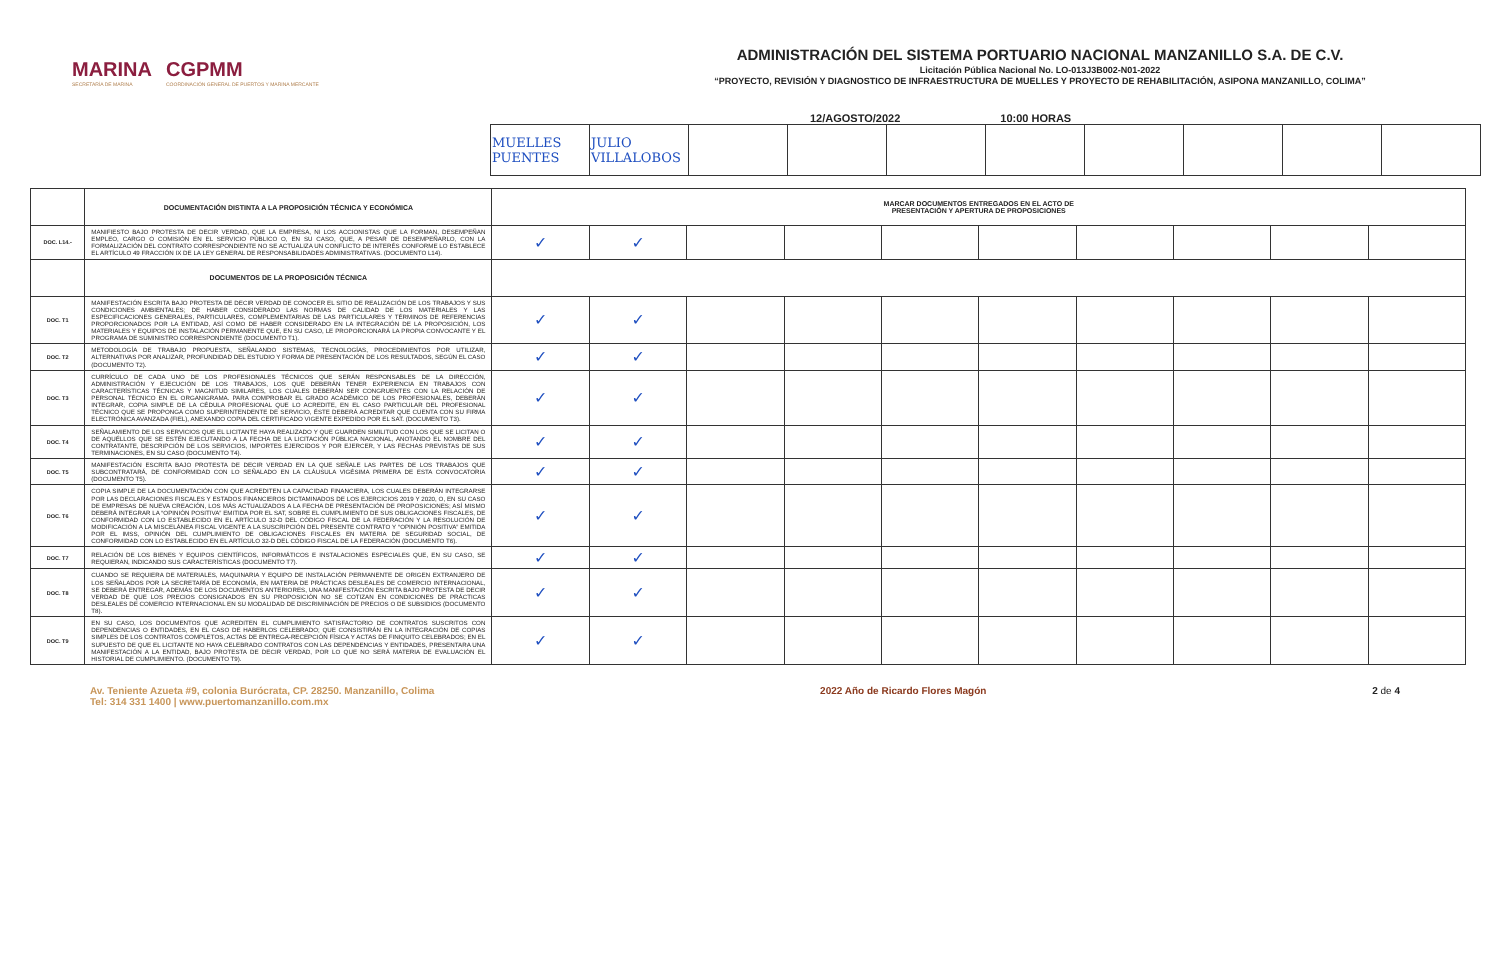MARINA
SECRETARÍA DE MARINA
CGPMM
COORDINACIÓN GENERAL DE PUERTOS Y MARINA MERCANTE
ADMINISTRACIÓN DEL SISTEMA PORTUARIO NACIONAL MANZANILLO S.A. DE C.V.
Licitación Pública Nacional No. LO-013J3B002-N01-2022
“PROYECTO, REVISIÓN Y DIAGNOSTICO DE INFRAESTRUCTURA DE MUELLES Y PROYECTO DE REHABILITACIÓN, ASIPONA MANZANILLO, COLIMA”
12/AGOSTO/2022 10:00 HORAS
| MUELLES PUENTES | JULIO VILLALOBOS | | | | | | | | |
| | DOCUMENTACIÓN DISTINTA A LA PROPOSICIÓN TÉCNICA Y ECONÓMICA | MARCAR DOCUMENTOS ENTREGADOS EN EL ACTO DE PRESENTACIÓN Y APERTURA DE PROPOSICIONES | | | | | | | | | |
| --- | --- | --- | --- | --- | --- | --- | --- | --- | --- | --- | --- |
| DOC. L14.- | MANIFIESTO BAJO PROTESTA DE DECIR VERDAD, QUE LA EMPRESA, NI LOS ACCIONISTAS QUE LA FORMAN, DESEMPEÑAN EMPLEO, CARGO O COMISIÓN EN EL SERVICIO PÚBLICO O, EN SU CASO, QUE, A PESAR DE DESEMPEÑARLO, CON LA FORMALIZACIÓN DEL CONTRATO CORRESPONDIENTE NO SE ACTUALIZA UN CONFLICTO DE INTERÉS CONFORME LO ESTABLECE EL ARTÍCULO 49 FRACCIÓN IX DE LA LEY GENERAL DE RESPONSABILIDADES ADMINISTRATIVAS. (DOCUMENTO L14). | ✓ | ✓ | | | | | | | | |
| | DOCUMENTOS DE LA PROPOSICIÓN TÉCNICA | | | | | | | | | | |
| DOC. T1 | MANIFESTACIÓN ESCRITA BAJO PROTESTA DE DECIR VERDAD DE CONOCER EL SITIO DE REALIZACIÓN DE LOS TRABAJOS Y SUS CONDICIONES AMBIENTALES; DE HABER CONSIDERADO LAS NORMAS DE CALIDAD DE LOS MATERIALES Y LAS ESPECIFICACIONES GENERALES, PARTICULARES, COMPLEMENTARIAS DE LAS PARTICULARES Y TÉRMINOS DE REFERENCIAS PROPORCIONADOS POR LA ENTIDAD, ASÍ COMO DE HABER CONSIDERADO EN LA INTEGRACIÓN DE LA PROPOSICIÓN, LOS MATERIALES Y EQUIPOS DE INSTALACIÓN PERMANENTE QUE, EN SU CASO, LE PROPORCIONARÁ LA PROPIA CONVOCANTE Y EL PROGRAMA DE SUMINISTRO CORRESPONDIENTE (DOCUMENTO T1). | ✓ | ✓ | | | | | | | | |
| DOC. T2 | METODOLOGÍA DE TRABAJO PROPUESTA, SEÑALANDO SISTEMAS, TECNOLOGÍAS, PROCEDIMIENTOS POR UTILIZAR, ALTERNATIVAS POR ANALIZAR, PROFUNDIDAD DEL ESTUDIO Y FORMA DE PRESENTACIÓN DE LOS RESULTADOS, SEGÚN EL CASO (DOCUMENTO T2). | ✓ | ✓ | | | | | | | | |
| DOC. T3 | CURRÍCULO DE CADA UNO DE LOS PROFESIONALES TÉCNICOS QUE SERÁN RESPONSABLES DE LA DIRECCIÓN, ADMINISTRACIÓN Y EJECUCIÓN DE LOS TRABAJOS, LOS QUE DEBERÁN TENER EXPERIENCIA EN TRABAJOS CON CARACTERÍSTICAS TÉCNICAS Y MAGNITUD SIMILARES, LOS CUALES DEBERÁN SER CONGRUENTES CON LA RELACIÓN DE PERSONAL TÉCNICO EN EL ORGANIGRAMA. PARA COMPROBAR EL GRADO ACADÉMICO DE LOS PROFESIONALES, DEBERÁN INTEGRAR, COPIA SIMPLE DE LA CÉDULA PROFESIONAL QUE LO ACREDITE, EN EL CASO PARTICULAR DEL PROFESIONAL TÉCNICO QUE SE PROPONGA COMO SUPERINTENDENTE DE SERVICIO, ÉSTE DEBERÁ ACREDITAR QUE CUENTA CON SU FIRMA ELECTRÓNICA AVANZADA (FIEL), ANEXANDO COPIA DEL CERTIFICADO VIGENTE EXPEDIDO POR EL SAT. (DOCUMENTO T3). | ✓ | ✓ | | | | | | | | |
| DOC. T4 | SEÑALAMIENTO DE LOS SERVICIOS QUE EL LICITANTE HAYA REALIZADO Y QUE GUARDEN SIMILITUD CON LOS QUE SE LICITAN O DE AQUÉLLOS QUE SE ESTÉN EJECUTANDO A LA FECHA DE LA LICITACIÓN PÚBLICA NACIONAL, ANOTANDO EL NOMBRE DEL CONTRATANTE, DESCRIPCIÓN DE LOS SERVICIOS, IMPORTES EJERCIDOS Y POR EJERCER, Y LAS FECHAS PREVISTAS DE SUS TERMINACIONES, EN SU CASO (DOCUMENTO T4). | ✓ | ✓ | | | | | | | | |
| DOC. T5 | MANIFESTACIÓN ESCRITA BAJO PROTESTA DE DECIR VERDAD EN LA QUE SEÑALE LAS PARTES DE LOS TRABAJOS QUE SUBCONTRATARÁ, DE CONFORMIDAD CON LO SEÑALADO EN LA CLÁUSULA VIGÉSIMA PRIMERA DE ESTA CONVOCATORIA (DOCUMENTO T5). | ✓ | ✓ | | | | | | | | |
| DOC. T6 | COPIA SIMPLE DE LA DOCUMENTACIÓN CON QUE ACREDITEN LA CAPACIDAD FINANCIERA, LOS CUALES DEBERÁN INTEGRARSE POR LAS DECLARACIONES FISCALES Y ESTADOS FINANCIEROS DICTAMINADOS DE LOS EJERCICIOS 2019 Y 2020, O, EN SU CASO DE EMPRESAS DE NUEVA CREACIÓN, LOS MÁS ACTUALIZADOS A LA FECHA DE PRESENTACIÓN DE PROPOSICIONES; ASÍ MISMO DEBERÁ INTEGRAR LA “OPINIÓN POSITIVA” EMITIDA POR EL SAT, SOBRE EL CUMPLIMIENTO DE SUS OBLIGACIONES FISCALES, DE CONFORMIDAD CON LO ESTABLECIDO EN EL ARTÍCULO 32-D DEL CÓDIGO FISCAL DE LA FEDERACIÓN Y LA RESOLUCIÓN DE MODIFICACIÓN A LA MISCELÁNEA FISCAL VIGENTE A LA SUSCRIPCIÓN DEL PRESENTE CONTRATO Y “OPINIÓN POSITIVA” EMITIDA POR EL IMSS, OPINIÓN DEL CUMPLIMIENTO DE OBLIGACIONES FISCALES EN MATERIA DE SEGURIDAD SOCIAL, DE CONFORMIDAD CON LO ESTABLECIDO EN EL ARTÍCULO 32-D DEL CÓDIGO FISCAL DE LA FEDERACIÓN (DOCUMENTO T6). | ✓ | ✓ | | | | | | | | |
| DOC. T7 | RELACIÓN DE LOS BIENES Y EQUIPOS CIENTÍFICOS, INFORMÁTICOS E INSTALACIONES ESPECIALES QUE, EN SU CASO, SE REQUIERAN, INDICANDO SUS CARACTERÍSTICAS (DOCUMENTO T7). | ✓ | ✓ | | | | | | | | |
| DOC. T8 | CUANDO SE REQUIERA DE MATERIALES, MAQUINARIA Y EQUIPO DE INSTALACIÓN PERMANENTE DE ORIGEN EXTRANJERO DE LOS SEÑALADOS POR LA SECRETARÍA DE ECONOMÍA, EN MATERIA DE PRÁCTICAS DESLEALES DE COMERCIO INTERNACIONAL, SE DEBERÁ ENTREGAR, ADEMÁS DE LOS DOCUMENTOS ANTERIORES, UNA MANIFESTACIÓN ESCRITA BAJO PROTESTA DE DECIR VERDAD DE QUE LOS PRECIOS CONSIGNADOS EN SU PROPOSICIÓN NO SE COTIZAN EN CONDICIONES DE PRÁCTICAS DESLEALES DE COMERCIO INTERNACIONAL EN SU MODALIDAD DE DISCRIMINACIÓN DE PRECIOS O DE SUBSIDIOS (DOCUMENTO T8). | ✓ | ✓ | | | | | | | | |
| DOC. T9 | EN SU CASO, LOS DOCUMENTOS QUE ACREDITEN EL CUMPLIMIENTO SATISFACTORIO DE CONTRATOS SUSCRITOS CON DEPENDENCIAS O ENTIDADES, EN EL CASO DE HABERLOS CELEBRADO; QUE CONSISTIRÁN EN LA INTEGRACIÓN DE COPIAS SIMPLES DE LOS CONTRATOS COMPLETOS, ACTAS DE ENTREGA-RECEPCIÓN FÍSICA Y ACTAS DE FINIQUITO CELEBRADOS; EN EL SUPUESTO DE QUE EL LICITANTE NO HAYA CELEBRADO CONTRATOS CON LAS DEPENDENCIAS Y ENTIDADES, PRESENTARA UNA MANIFESTACIÓN A LA ENTIDAD, BAJO PROTESTA DE DECIR VERDAD, POR LO QUE NO SERÁ MATERIA DE EVALUACIÓN EL HISTORIAL DE CUMPLIMIENTO. (DOCUMENTO T9). | ✓ | ✓ | | | | | | | | |
Av. Teniente Azueta #9, colonia Burócrata, CP. 28250. Manzanillo, Colima
Tel: 314 331 1400 | www.puertomanzanillo.com.mx
2022 Año de Ricardo Flores Magón
2 de 4